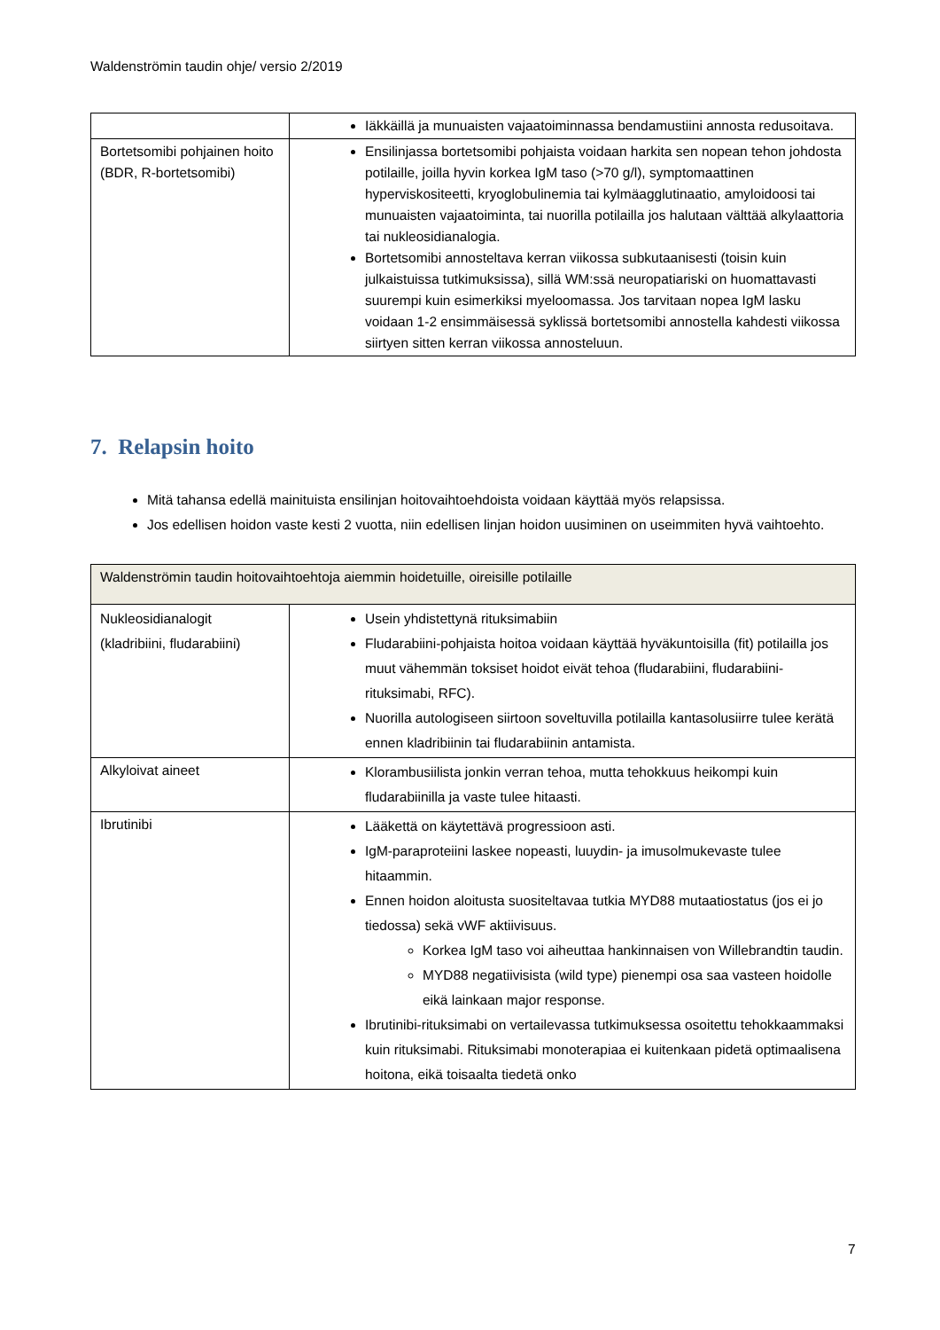Waldenströmin taudin ohje/ versio 2/2019
| | Iäkkäillä ja munuaisten vajaatoiminnassa bendamustiini annosta redusoitava. |
| Bortetsomibi pohjainen hoito (BDR, R-bortetsomibi) | Ensilinjassa bortetsomibi pohjaista voidaan harkita sen nopean tehon johdosta potilaille, joilla hyvin korkea IgM taso (>70 g/l), symptomaattinen hyperviskositeetti, kryoglobulinemia tai kylmäagglutinaatio, amyloidoosi tai munuaisten vajaatoiminta, tai nuorilla potilailla jos halutaan välttää alkylaattoria tai nukleosidianalogia. Bortetsomibi annosteltava kerran viikossa subkutaanisesti (toisin kuin julkaistuissa tutkimuksissa), sillä WM:ssä neuropatiariski on huomattavasti suurempi kuin esimerkiksi myeloomassa. Jos tarvitaan nopea IgM lasku voidaan 1-2 ensimmäisessä syklissä bortetsomibi annostella kahdesti viikossa siirtyen sitten kerran viikossa annosteluun. |
7. Relapsin hoito
Mitä tahansa edellä mainituista ensilinjan hoitovaihtoehdoista voidaan käyttää myös relapsissa.
Jos edellisen hoidon vaste kesti 2 vuotta, niin edellisen linjan hoidon uusiminen on useimmiten hyvä vaihtoehto.
| Waldenströmin taudin hoitovaihtoehtoja aiemmin hoidetuille, oireisille potilaille | |
| Nukleosidianalogit (kladribiini, fludarabiini) | Usein yhdistettynä rituksimabiin Fludarabiini-pohjaista hoitoa voidaan käyttää hyväkuntoisilla (fit) potilailla jos muut vähemmän toksiset hoidot eivät tehoa (fludarabiini, fludarabiini-rituksimabi, RFC). Nuorilla autologiseen siirtoon soveltuvilla potilailla kantasolusiirre tulee kerätä ennen kladribiinin tai fludarabiinin antamista. |
| Alkyloivat aineet | Klorambusiilista jonkin verran tehoa, mutta tehokkuus heikompi kuin fludarabiinilla ja vaste tulee hitaasti. |
| Ibrutinibi | Lääkettä on käytettävä progressioon asti. IgM-paraproteiini laskee nopeasti, luuydin- ja imusolmukevaste tulee hitaammin. Ennen hoidon aloitusta suositeltavaa tutkia MYD88 mutaatiostatus (jos ei jo tiedossa) sekä vWF aktiivisuus. Korkea IgM taso voi aiheuttaa hankinnaisen von Willebrandtin taudin. MYD88 negatiivisista (wild type) pienempi osa saa vasteen hoidolle eikä lainkaan major response. Ibrutinibi-rituksimabi on vertailevassa tutkimuksessa osoitettu tehokkaammaksi kuin rituksimabi. Rituksimabi monoterapiaa ei kuitenkaan pidetä optimaalisena hoitona, eikä toisaalta tiedetä onko |
7